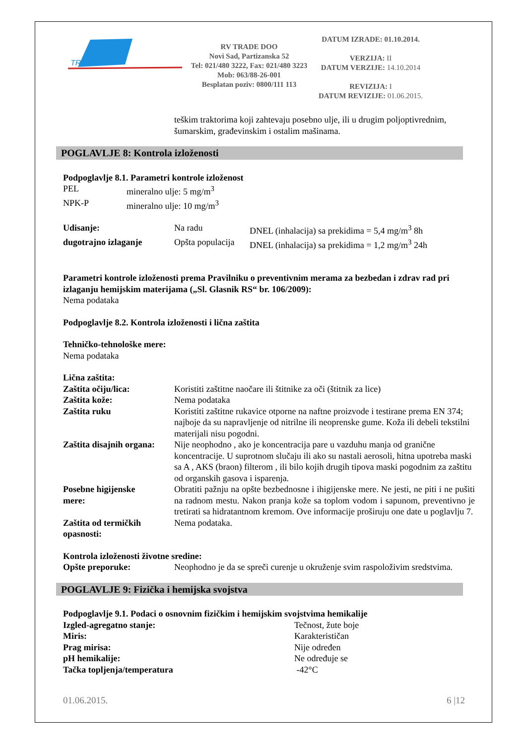TRADE
RV TRADE DOO
Novi Sad, Partizanska 52
Tel: 021/480 3222, Fax: 021/480 3223
Mob: 063/88-26-001
Besplatan poziv: 0800/111 113
DATUM IZRADE: 01.10.2014.
VERZIJA: II
DATUM VERZIJE: 14.10.2014
REVIZIJA: I
DATUM REVIZIJE: 01.06.2015.
teškim traktorima koji zahtevaju posebno ulje, ili u drugim poljoptivrednim, šumarskim, građevinskim i ostalim mašinama.
POGLAVLJE 8: Kontrola izloženosti
Podpoglavlje 8.1. Parametri kontrole izloženost
| PEL | mineralno ulje: 5 mg/m<sup>3</sup> |
| NPK-P | mineralno ulje: 10 mg/m<sup>3</sup> |
| Udisanje: | Na radu | DNEL (inhalacija) sa prekidima = 5,4 mg/m<sup>3</sup> 8h |
| dugotrajno izlaganje | Opšta populacija | DNEL (inhalacija) sa prekidima = 1,2 mg/m<sup>3</sup> 24h |
Parametri kontrole izloženosti prema Pravilniku o preventivnim merama za bezbedan i zdrav rad pri izlaganju hemijskim materijama („Sl. Glasnik RS“ br. 106/2009):
Nema podataka
Podpoglavlje 8.2. Kontrola izloženosti i lična zaštita
Tehničko-tehnološke mere:
Nema podataka
Lična zaštita:
| Zaštita očiju/lica: | Koristiti zaštitne naočare ili štitnike za oči (štitnik za lice) |
| Zaštita kože: | Nema podataka |
| Zaštita ruku | Koristiti zaštitne rukavice otporne na naftne proizvode i testirane prema EN 374; najboje da su napravljenje od nitrilne ili neoprenske gume. Koža ili debeli tekstilni materijali nisu pogodni. |
| Zaštita disajnih organa: | Nije neophodno , ako je koncentracija pare u vazduhu manja od granične koncentracije. U suprotnom slučaju ili ako su nastali aerosoli, hitna upotreba maski sa A , AKS (braon) filterom , ili bilo kojih drugih tipova maski pogodnim za zaštitu od organskih gasova i isparenja. |
| Posebne higijenske mere: | Obratiti pažnju na opšte bezbednosne i ihigijenske mere. Ne jesti, ne piti i ne pušiti na radnom mestu. Nakon pranja kože sa toplom vodom i sapunom, preventivno je tretirati sa hidratantnom kremom. Ove informacije proširuju one date u poglavlju 7. |
| Zaštita od termičkih opasnosti: | Nema podataka. |
Kontrola izloženosti životne sredine:
| Opšte preporuke: | Neophodno je da se spreči curenje u okruženje svim raspoloživim sredstvima. |
POGLAVLJE 9: Fizička i hemijska svojstva
Podpoglavlje 9.1. Podaci o osnovnim fizičkim i hemijskim svojstvima hemikalije
| Izgled-agregatno stanje: | Tečnost, žute boje |
| Miris: | Karakterističan |
| Prag mirisa: | Nije određen |
| pH hemikalije: | Ne određuje se |
| Tačka topljenja/temperatura | -42°C |
01.06.2015. 6 |12